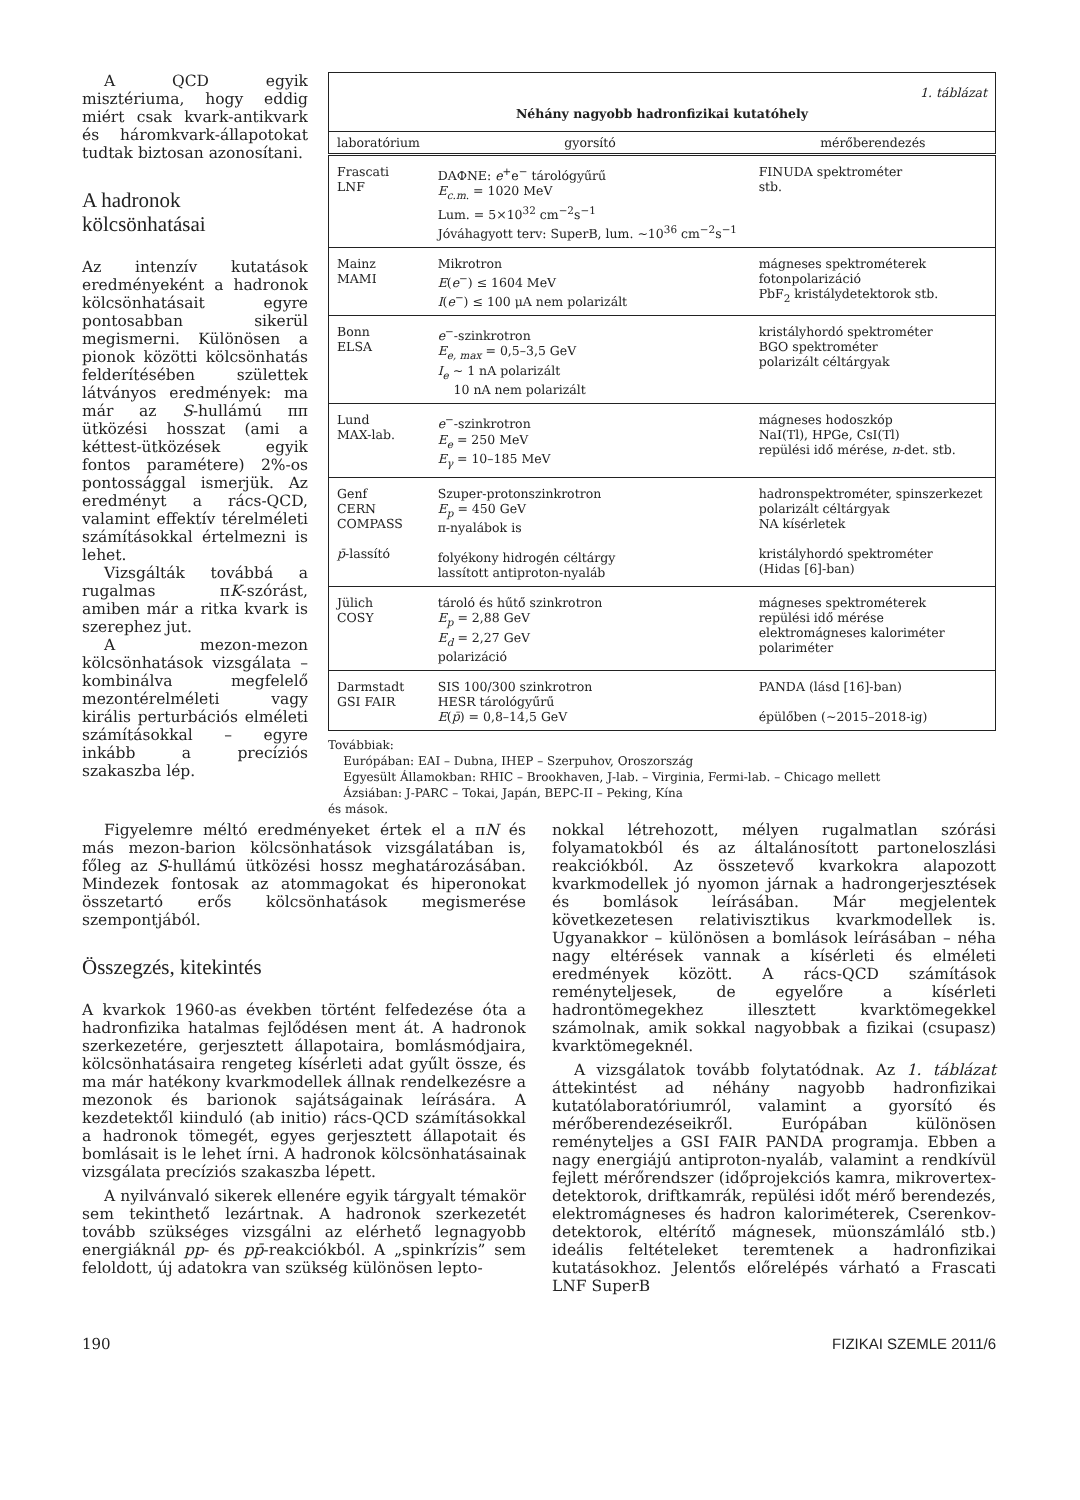A QCD egyik misztériuma, hogy eddig miért csak kvark-antikvark és háromkvark-állapotokat tudtak biztosan azonosítani.
A hadronok kölcsönhatásai
Az intenzív kutatások eredményeként a hadronok kölcsönhatásait egyre pontosabban sikerül megismerni. Különösen a pionok közötti kölcsönhatás felderítésében születtek látványos eredmények: ma már az S-hullámú ππ ütközési hosszat (ami a kéttest-ütközések egyik fontos paramétere) 2%-os pontossággal ismerjük. Az eredményt a rács-QCD, valamint effektív térelméleti számításokkal értelmezni is lehet.
Vizsgálták továbbá a rugalmas πK-szórást, amiben már a ritka kvark is szerephez jut.
A mezon-mezon kölcsönhatások vizsgálata – kombinálva megfelelő mezontérelméleti vagy királis perturbációs elméleti számításokkal – egyre inkább a precíziós szakaszba lép.
| 1. táblázat | | |
| Néhány nagyobb hadronfizikai kutatóhely | | |
| laboratórium | gyorsító | mérőberendezés |
| Frascati LNF | DAΦNE: e<sup>+</sup>e<sup>−</sup> tárológyűrű E<sub>c.m.</sub> = 1020 MeV Lum. = 5×10<sup>32</sup> cm<sup>−2</sup>s<sup>−1</sup> Jóváhagyott terv: SuperB, lum. ~10<sup>36</sup> cm<sup>−2</sup>s<sup>−1</sup> | FINUDA spektrométer stb. |
| Mainz MAMI | Mikrotron E ( e<sup>−</sup>) ≤ 1604 MeV I ( e<sup>−</sup>) ≤ 100 μA nem polarizált | mágneses spektrométerek fotonpolarizáció PbF<sub>2</sub> kristálydetektorok stb. |
| Bonn ELSA | e<sup>−</sup>-szinkrotron E<sub>e, max</sub> = 0,5–3,5 GeV I<sub>e</sub> ~ 1 nA polarizált 10 nA nem polarizált | kristályhordó spektrométer BGO spektrométer polarizált céltárgyak |
| Lund MAX-lab. | e<sup>−</sup>-szinkrotron E<sub>e</sub> = 250 MeV E<sub>γ</sub> = 10–185 MeV | mágneses hodoszkóp NaI(Tl), HPGe, CsI(Tl) repülési idő mérése, n -det. stb. |
| Genf CERN COMPASS p̄ -lassító | Szuper-protonszinkrotron E<sub>p</sub> = 450 GeV π-nyalábok is folyékony hidrogén céltárgy lassított antiproton-nyaláb | hadronspektrométer, spinszerkezet polarizált céltárgyak NA kísérletek kristályhordó spektrométer (Hidas [6]-ban) |
| Jülich COSY | tároló és hűtő szinkrotron E<sub>p</sub> = 2,88 GeV E<sub>d</sub> = 2,27 GeV polarizáció | mágneses spektrométerek repülési idő mérése elektromágneses kaloriméter polariméter |
| Darmstadt GSI FAIR | SIS 100/300 szinkrotron HESR tárológyűrű E ( p̄ ) = 0,8–14,5 GeV | PANDA (lásd [16]-ban) épülőben (~2015–2018-ig) |
Továbbiak:
Európában: EAI – Dubna, IHEP – Szerpuhov, Oroszország
Egyesült Államokban: RHIC – Brookhaven, J-lab. – Virginia, Fermi-lab. – Chicago mellett
Ázsiában: J-PARC – Tokai, Japán, BEPC-II – Peking, Kína
és mások.
Figyelemre méltó eredményeket értek el a πN és más mezon-barion kölcsönhatások vizsgálatában is, főleg az S-hullámú ütközési hossz meghatározásában. Mindezek fontosak az atommagokat és hiperonokat összetartó erős kölcsönhatások megismerése szempontjából.
Összegzés, kitekintés
A kvarkok 1960-as években történt felfedezése óta a hadronfizika hatalmas fejlődésen ment át. A hadronok szerkezetére, gerjesztett állapotaira, bomlásmódjaira, kölcsönhatásaira rengeteg kísérleti adat gyűlt össze, és ma már hatékony kvarkmodellek állnak rendelkezésre a mezonok és barionok sajátságainak leírására. A kezdetektől kiinduló (ab initio) rács-QCD számításokkal a hadronok tömegét, egyes gerjesztett állapotait és bomlásait is le lehet írni. A hadronok kölcsönhatásainak vizsgálata precíziós szakaszba lépett.
A nyilvánvaló sikerek ellenére egyik tárgyalt témakör sem tekinthető lezártnak. A hadronok szerkezetét tovább szükséges vizsgálni az elérhető legnagyobb energiáknál pp- és pp̄-reakciókból. A „spinkrízis” sem feloldott, új adatokra van szükség különösen lepto-
nokkal létrehozott, mélyen rugalmatlan szórási folyamatokból és az általánosított partoneloszlási reakciókból. Az összetevő kvarkokra alapozott kvarkmodellek jó nyomon járnak a hadrongerjesztések és bomlások leírásában. Már megjelentek következetesen relativisztikus kvarkmodellek is. Ugyanakkor – különösen a bomlások leírásában – néha nagy eltérések vannak a kísérleti és elméleti eredmények között. A rács-QCD számítások reményteljesek, de egyelőre a kísérleti hadrontömegekhez illesztett kvarktömegekkel számolnak, amik sokkal nagyobbak a fizikai (csupasz) kvarktömegeknél.
A vizsgálatok tovább folytatódnak. Az 1. táblázat áttekintést ad néhány nagyobb hadronfizikai kutatólaboratóriumról, valamint a gyorsító és mérőberendezéseikről. Európában különösen reményteljes a GSI FAIR PANDA programja. Ebben a nagy energiájú antiproton-nyaláb, valamint a rendkívül fejlett mérőrendszer (időprojekciós kamra, mikrovertex-detektorok, driftkamrák, repülési időt mérő berendezés, elektromágneses és hadron kaloriméterek, Cserenkov-detektorok, eltérítő mágnesek, müonszámláló stb.) ideális feltételeket teremtenek a hadronfizikai kutatásokhoz. Jelentős előrelépés várható a Frascati LNF SuperB
190 FIZIKAI SZEMLE 2011/6